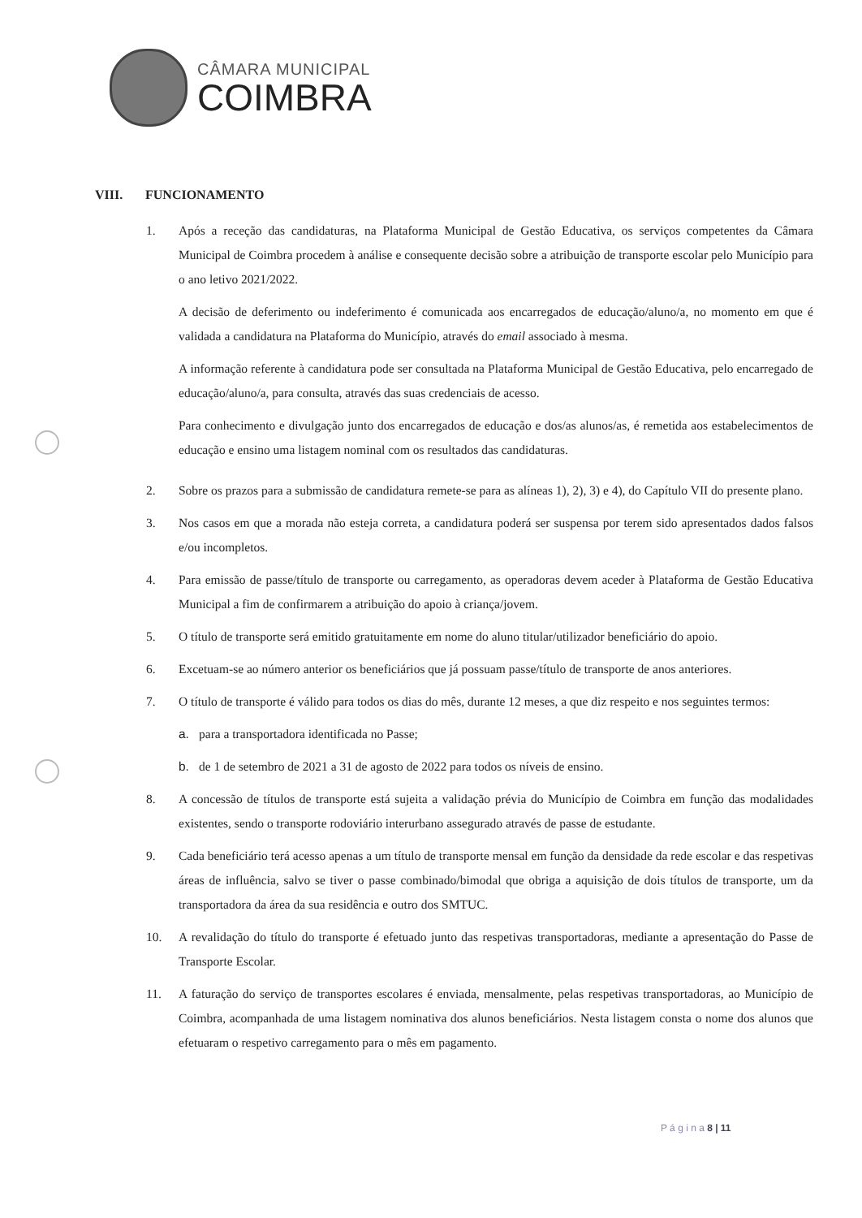CÂMARA MUNICIPAL
COIMBRA
VIII. FUNCIONAMENTO
1. Após a receção das candidaturas, na Plataforma Municipal de Gestão Educativa, os serviços competentes da Câmara Municipal de Coimbra procedem à análise e consequente decisão sobre a atribuição de transporte escolar pelo Município para o ano letivo 2021/2022.
A decisão de deferimento ou indeferimento é comunicada aos encarregados de educação/aluno/a, no momento em que é validada a candidatura na Plataforma do Município, através do email associado à mesma.
A informação referente à candidatura pode ser consultada na Plataforma Municipal de Gestão Educativa, pelo encarregado de educação/aluno/a, para consulta, através das suas credenciais de acesso.
Para conhecimento e divulgação junto dos encarregados de educação e dos/as alunos/as, é remetida aos estabelecimentos de educação e ensino uma listagem nominal com os resultados das candidaturas.
2. Sobre os prazos para a submissão de candidatura remete-se para as alíneas 1), 2), 3) e 4), do Capítulo VII do presente plano.
3. Nos casos em que a morada não esteja correta, a candidatura poderá ser suspensa por terem sido apresentados dados falsos e/ou incompletos.
4. Para emissão de passe/título de transporte ou carregamento, as operadoras devem aceder à Plataforma de Gestão Educativa Municipal a fim de confirmarem a atribuição do apoio à criança/jovem.
5. O título de transporte será emitido gratuitamente em nome do aluno titular/utilizador beneficiário do apoio.
6. Excetuam-se ao número anterior os beneficiários que já possuam passe/título de transporte de anos anteriores.
7. O título de transporte é válido para todos os dias do mês, durante 12 meses, a que diz respeito e nos seguintes termos:
a. para a transportadora identificada no Passe;
b. de 1 de setembro de 2021 a 31 de agosto de 2022 para todos os níveis de ensino.
8. A concessão de títulos de transporte está sujeita a validação prévia do Município de Coimbra em função das modalidades existentes, sendo o transporte rodoviário interurbano assegurado através de passe de estudante.
9. Cada beneficiário terá acesso apenas a um título de transporte mensal em função da densidade da rede escolar e das respetivas áreas de influência, salvo se tiver o passe combinado/bimodal que obriga a aquisição de dois títulos de transporte, um da transportadora da área da sua residência e outro dos SMTUC.
10. A revalidação do título do transporte é efetuado junto das respetivas transportadoras, mediante a apresentação do Passe de Transporte Escolar.
11. A faturação do serviço de transportes escolares é enviada, mensalmente, pelas respetivas transportadoras, ao Município de Coimbra, acompanhada de uma listagem nominativa dos alunos beneficiários. Nesta listagem consta o nome dos alunos que efetuaram o respetivo carregamento para o mês em pagamento.
P á g i n a 8 | 11